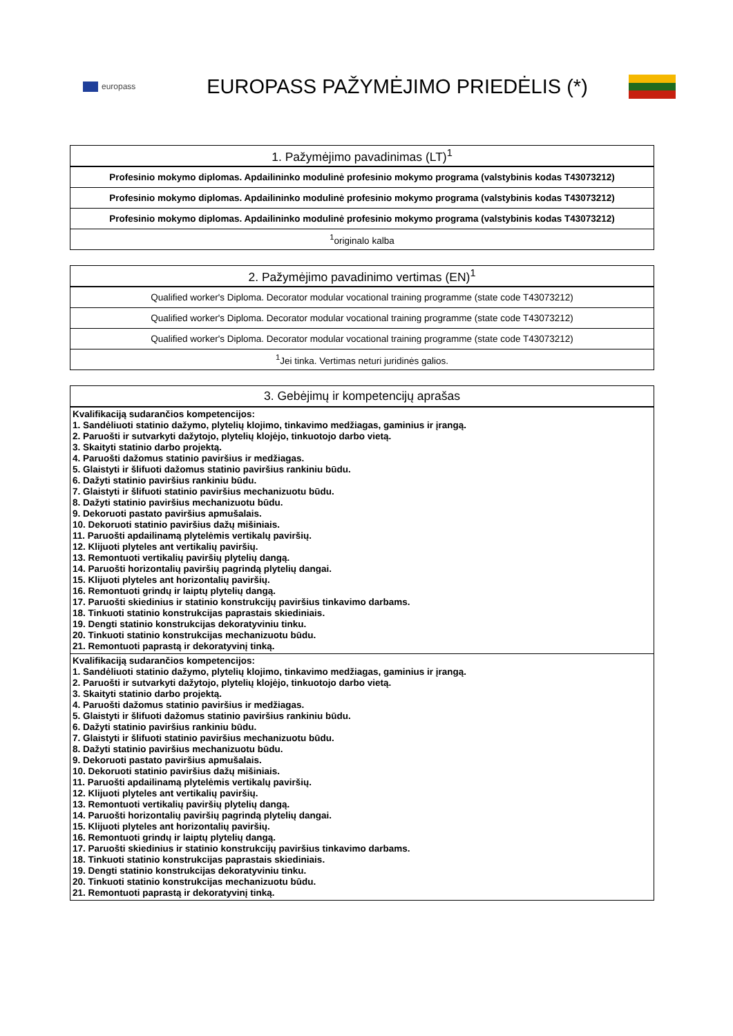europass
EUROPASS PAŽYMĖJIMO PRIEDĖLIS (*)
| 1. Pažymėjimo pavadinimas (LT)<sup>1</sup> |
| --- |
| Profesinio mokymo diplomas. Apdailininko modulinė profesinio mokymo programa (valstybinis kodas T43073212) |
| Profesinio mokymo diplomas. Apdailininko modulinė profesinio mokymo programa (valstybinis kodas T43073212) |
| Profesinio mokymo diplomas. Apdailininko modulinė profesinio mokymo programa (valstybinis kodas T43073212) |
| <sup>1</sup> originalo kalba |
| 2. Pažymėjimo pavadinimo vertimas (EN)<sup>1</sup> |
| --- |
| Qualified worker's Diploma. Decorator modular vocational training programme (state code T43073212) |
| Qualified worker's Diploma. Decorator modular vocational training programme (state code T43073212) |
| Qualified worker's Diploma. Decorator modular vocational training programme (state code T43073212) |
| <sup>1</sup> Jei tinka. Vertimas neturi juridinės galios. |
| 3. Gebėjimų ir kompetencijų aprašas |
| --- |
| Kvalifikaciją sudarančios kompetencijos: 1. Sandėliuoti statinio dažymo, plytelių klojimo, tinkavimo medžiagas, gaminius ir įrangą. 2. Paruošti ir sutvarkyti dažytojo, plytelių klojėjo, tinkuotojo darbo vietą. 3. Skaityti statinio darbo projektą. 4. Paruošti dažomus statinio paviršius ir medžiagas. 5. Glaistyti ir šlifuoti dažomus statinio paviršius rankiniu būdu. 6. Dažyti statinio paviršius rankiniu būdu. 7. Glaistyti ir šlifuoti statinio paviršius mechanizuotu būdu. 8. Dažyti statinio paviršius mechanizuotu būdu. 9. Dekoruoti pastato paviršius apmušalais. 10. Dekoruoti statinio paviršius dažų mišiniais. 11. Paruošti apdailinamą plytelėmis vertikalų paviršių. 12. Klijuoti plyteles ant vertikalių paviršių. 13. Remontuoti vertikalių paviršių plytelių dangą. 14. Paruošti horizontalių paviršių pagrindą plytelių dangai. 15. Klijuoti plyteles ant horizontalių paviršių. 16. Remontuoti grindų ir laiptų plytelių dangą. 17. Paruošti skiedinius ir statinio konstrukcijų paviršius tinkavimo darbams. 18. Tinkuoti statinio konstrukcijas paprastais skiediniais. 19. Dengti statinio konstrukcijas dekoratyviniu tinku. 20. Tinkuoti statinio konstrukcijas mechanizuotu būdu. 21. Remontuoti paprastą ir dekoratyvinį tinką. |
| Kvalifikaciją sudarančios kompetencijos: 1. Sandėliuoti statinio dažymo, plytelių klojimo, tinkavimo medžiagas, gaminius ir įrangą. 2. Paruošti ir sutvarkyti dažytojo, plytelių klojėjo, tinkuotojo darbo vietą. 3. Skaityti statinio darbo projektą. 4. Paruošti dažomus statinio paviršius ir medžiagas. 5. Glaistyti ir šlifuoti dažomus statinio paviršius rankiniu būdu. 6. Dažyti statinio paviršius rankiniu būdu. 7. Glaistyti ir šlifuoti statinio paviršius mechanizuotu būdu. 8. Dažyti statinio paviršius mechanizuotu būdu. 9. Dekoruoti pastato paviršius apmušalais. 10. Dekoruoti statinio paviršius dažų mišiniais. 11. Paruošti apdailinamą plytelėmis vertikalų paviršių. 12. Klijuoti plyteles ant vertikalių paviršių. 13. Remontuoti vertikalių paviršių plytelių dangą. 14. Paruošti horizontalių paviršių pagrindą plytelių dangai. 15. Klijuoti plyteles ant horizontalių paviršių. 16. Remontuoti grindų ir laiptų plytelių dangą. 17. Paruošti skiedinius ir statinio konstrukcijų paviršius tinkavimo darbams. 18. Tinkuoti statinio konstrukcijas paprastais skiediniais. 19. Dengti statinio konstrukcijas dekoratyviniu tinku. 20. Tinkuoti statinio konstrukcijas mechanizuotu būdu. 21. Remontuoti paprastą ir dekoratyvinį tinką. |